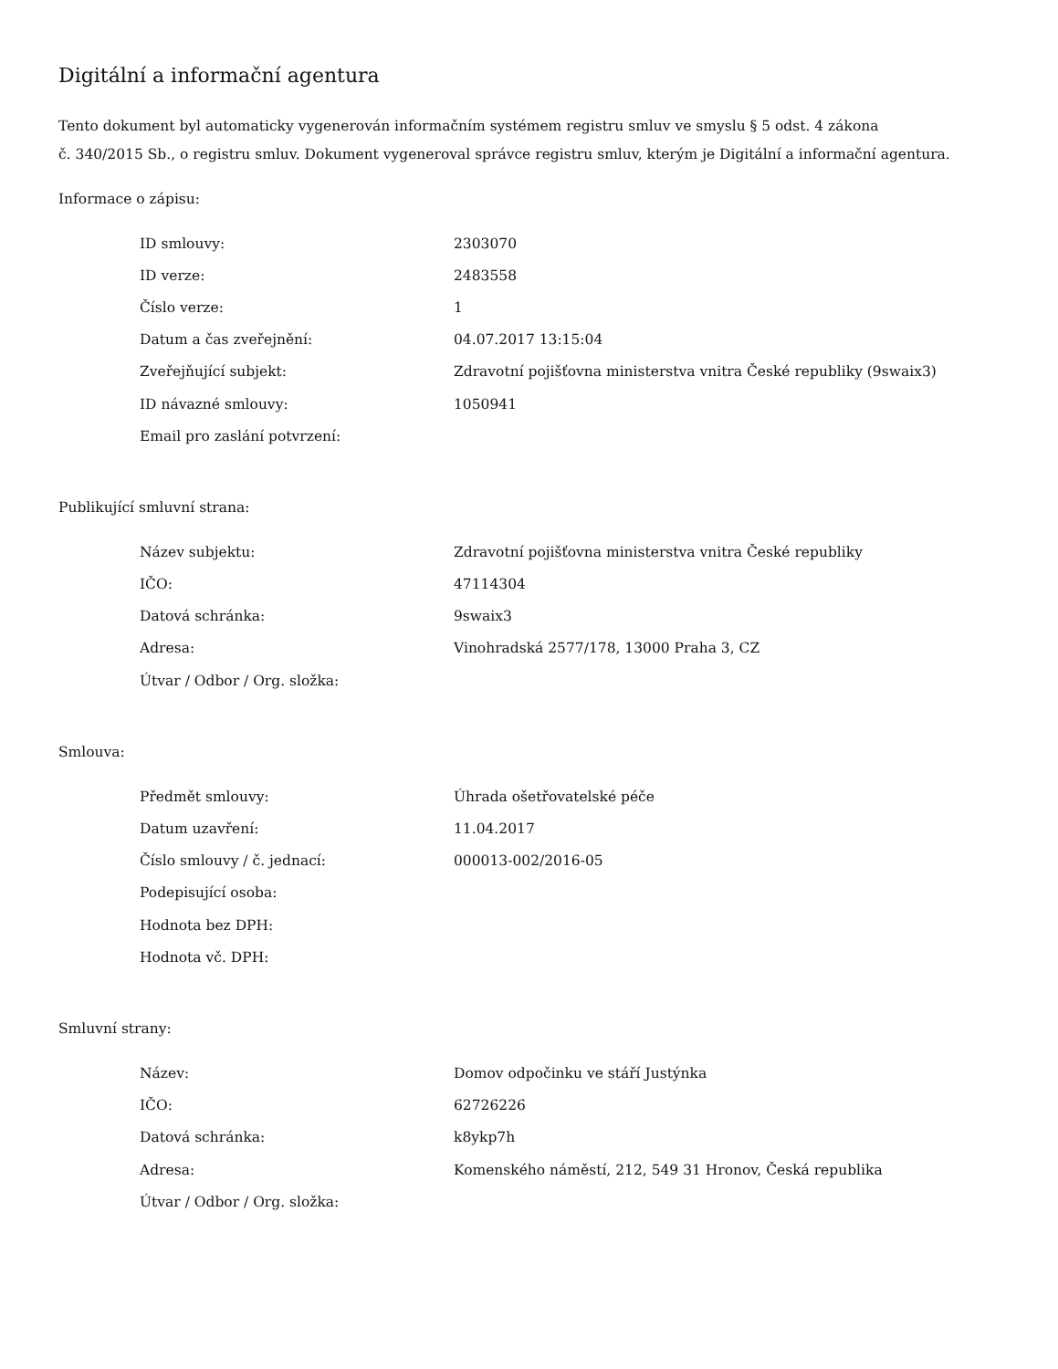Digitální a informační agentura
Tento dokument byl automaticky vygenerován informačním systémem registru smluv ve smyslu § 5 odst. 4 zákona
č. 340/2015 Sb., o registru smluv. Dokument vygeneroval správce registru smluv, kterým je Digitální a informační agentura.
Informace o zápisu:
| ID smlouvy: | 2303070 |
| ID verze: | 2483558 |
| Číslo verze: | 1 |
| Datum a čas zveřejnění: | 04.07.2017 13:15:04 |
| Zveřejňující subjekt: | Zdravotní pojišťovna ministerstva vnitra České republiky (9swaix3) |
| ID návazné smlouvy: | 1050941 |
| Email pro zaslání potvrzení: | |
Publikující smluvní strana:
| Název subjektu: | Zdravotní pojišťovna ministerstva vnitra České republiky |
| IČO: | 47114304 |
| Datová schránka: | 9swaix3 |
| Adresa: | Vinohradská 2577/178, 13000 Praha 3, CZ |
| Útvar / Odbor / Org. složka: | |
Smlouva:
| Předmět smlouvy: | Úhrada ošetřovatelské péče |
| Datum uzavření: | 11.04.2017 |
| Číslo smlouvy / č. jednací: | 000013-002/2016-05 |
| Podepisující osoba: | |
| Hodnota bez DPH: | |
| Hodnota vč. DPH: | |
Smluvní strany:
| Název: | Domov odpočinku ve stáří Justýnka |
| IČO: | 62726226 |
| Datová schránka: | k8ykp7h |
| Adresa: | Komenského náměstí, 212, 549 31 Hronov, Česká republika |
| Útvar / Odbor / Org. složka: | |